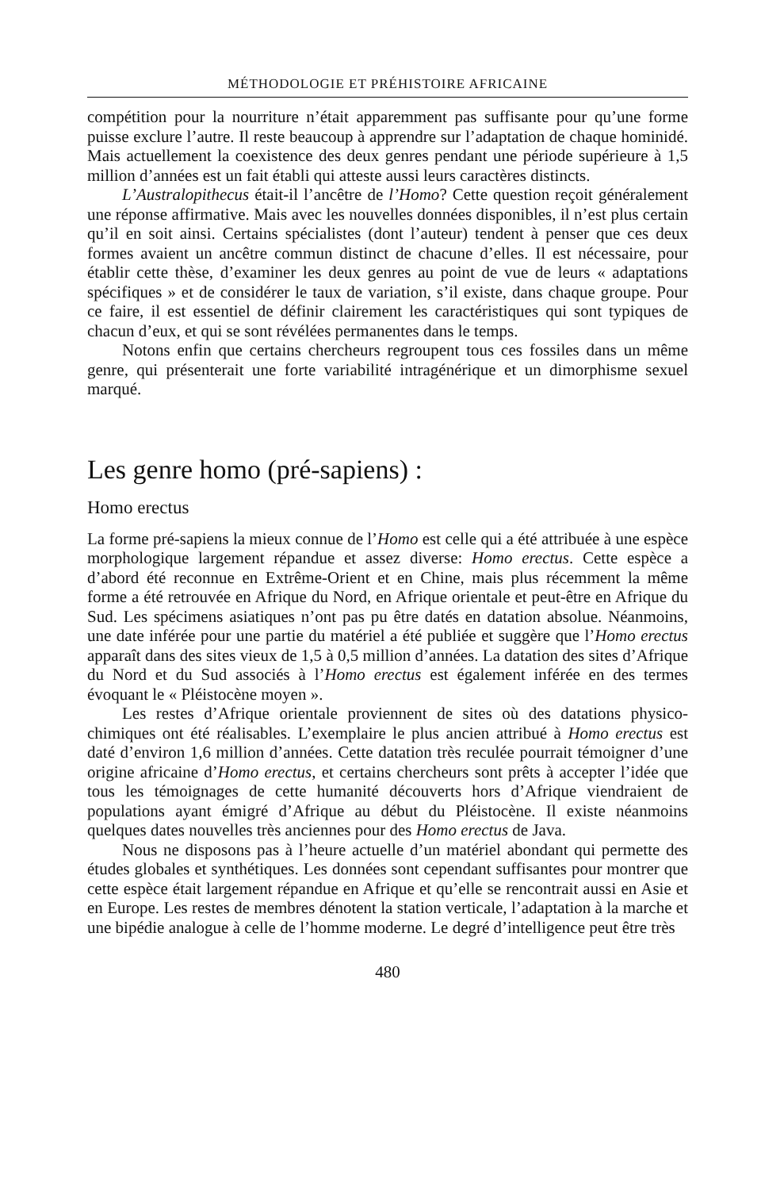MÉTHODOLOGIE ET PRÉHISTOIRE AFRICAINE
compétition pour la nourriture n’était apparemment pas suffisante pour qu’une forme puisse exclure l’autre. Il reste beaucoup à apprendre sur l’adaptation de chaque hominidé. Mais actuellement la coexistence des deux genres pendant une période supérieure à 1,5 million d’années est un fait établi qui atteste aussi leurs caractères distincts.
L’Australopithecus était-il l’ancêtre de l’Homo? Cette question reçoit généralement une réponse affirmative. Mais avec les nouvelles données disponibles, il n’est plus certain qu’il en soit ainsi. Certains spécialistes (dont l’auteur) tendent à penser que ces deux formes avaient un ancêtre commun distinct de chacune d’elles. Il est nécessaire, pour établir cette thèse, d’examiner les deux genres au point de vue de leurs « adaptations spécifiques » et de considérer le taux de variation, s’il existe, dans chaque groupe. Pour ce faire, il est essentiel de définir clairement les caractéristiques qui sont typiques de chacun d’eux, et qui se sont révélées permanentes dans le temps.
Notons enfin que certains chercheurs regroupent tous ces fossiles dans un même genre, qui présenterait une forte variabilité intragénérique et un dimorphisme sexuel marqué.
Les genre homo (pré-sapiens) :
Homo erectus
La forme pré-sapiens la mieux connue de l’Homo est celle qui a été attribuée à une espèce morphologique largement répandue et assez diverse: Homo erectus. Cette espèce a d’abord été reconnue en Extrême-Orient et en Chine, mais plus récemment la même forme a été retrouvée en Afrique du Nord, en Afrique orientale et peut-être en Afrique du Sud. Les spécimens asiatiques n’ont pas pu être datés en datation absolue. Néanmoins, une date inférée pour une partie du matériel a été publiée et suggère que l’Homo erectus apparaît dans des sites vieux de 1,5 à 0,5 million d’années. La datation des sites d’Afrique du Nord et du Sud associés à l’Homo erectus est également inférée en des termes évoquant le « Pléistocène moyen ».
Les restes d’Afrique orientale proviennent de sites où des datations physico-chimiques ont été réalisables. L’exemplaire le plus ancien attribué à Homo erectus est daté d’environ 1,6 million d’années. Cette datation très reculée pourrait témoigner d’une origine africaine d’Homo erectus, et certains chercheurs sont prêts à accepter l’idée que tous les témoignages de cette humanité découverts hors d’Afrique viendraient de populations ayant émigré d’Afrique au début du Pléistocène. Il existe néanmoins quelques dates nouvelles très anciennes pour des Homo erectus de Java.
Nous ne disposons pas à l’heure actuelle d’un matériel abondant qui permette des études globales et synthétiques. Les données sont cependant suffisantes pour montrer que cette espèce était largement répandue en Afrique et qu’elle se rencontrait aussi en Asie et en Europe. Les restes de membres dénotent la station verticale, l’adaptation à la marche et une bipédie analogue à celle de l’homme moderne. Le degré d’intelligence peut être très
480